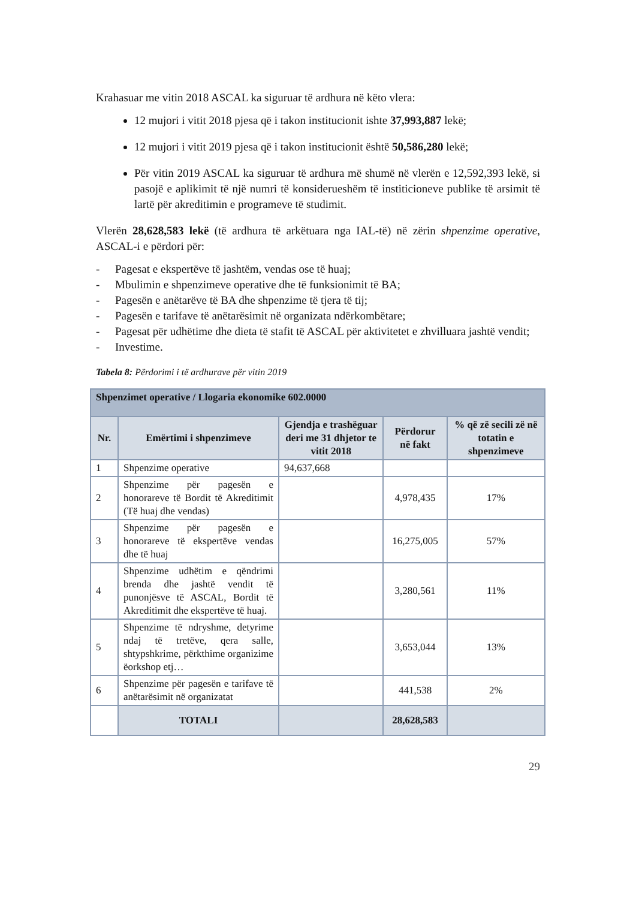Krahasuar me vitin 2018 ASCAL ka siguruar të ardhura në këto vlera:
12 mujori i vitit 2018 pjesa që i takon institucionit ishte 37,993,887 lekë;
12 mujori i vitit 2019 pjesa që i takon institucionit është 50,586,280 lekë;
Për vitin 2019 ASCAL ka siguruar të ardhura më shumë në vlerën e 12,592,393 lekë, si pasojë e aplikimit të një numri të konsiderueshëm të institicioneve publike të arsimit të lartë për akreditimin e programeve të studimit.
Vlerën 28,628,583 lekë (të ardhura të arkëtuara nga IAL-të) në zërin shpenzime operative, ASCAL-i e përdori për:
- Pagesat e ekspertëve të jashtëm, vendas ose të huaj;
- Mbulimin e shpenzimeve operative dhe të funksionimit të BA;
- Pagesën e anëtarëve të BA dhe shpenzime të tjera të tij;
- Pagesën e tarifave të anëtarësimit në organizata ndërkombëtare;
- Pagesat për udhëtime dhe dieta të stafit të ASCAL për aktivitetet e zhvilluara jashtë vendit;
- Investime.
Tabela 8: Përdorimi i të ardhurave për vitin 2019
| Shpenzimet operative / Llogaria ekonomike 602.0000 | | | | |
| --- | --- | --- | --- | --- |
| Nr. | Emërtimi i shpenzimeve | Gjendja e trashëguar deri me 31 dhjetor te vitit 2018 | Përdorur në fakt | % që zë secili zë në totatin e shpenzimeve |
| 1 | Shpenzime operative | 94,637,668 | | |
| 2 | Shpenzime për pagesën e honorareve të Bordit të Akreditimit (Të huaj dhe vendas) | | 4,978,435 | 17% |
| 3 | Shpenzime për pagesën e honorareve të ekspertëve vendas dhe të huaj | | 16,275,005 | 57% |
| 4 | Shpenzime udhëtim e qëndrimi brenda dhe jashtë vendit të punonjësve të ASCAL, Bordit të Akreditimit dhe ekspertëve të huaj. | | 3,280,561 | 11% |
| 5 | Shpenzime të ndryshme, detyrime ndaj të tretëve, qera salle, shtypshkrime, përkthime organizime ëorkshop etj… | | 3,653,044 | 13% |
| 6 | Shpenzime për pagesën e tarifave të anëtarësimit në organizatat | | 441,538 | 2% |
| | TOTALI | | 28,628,583 | |
29